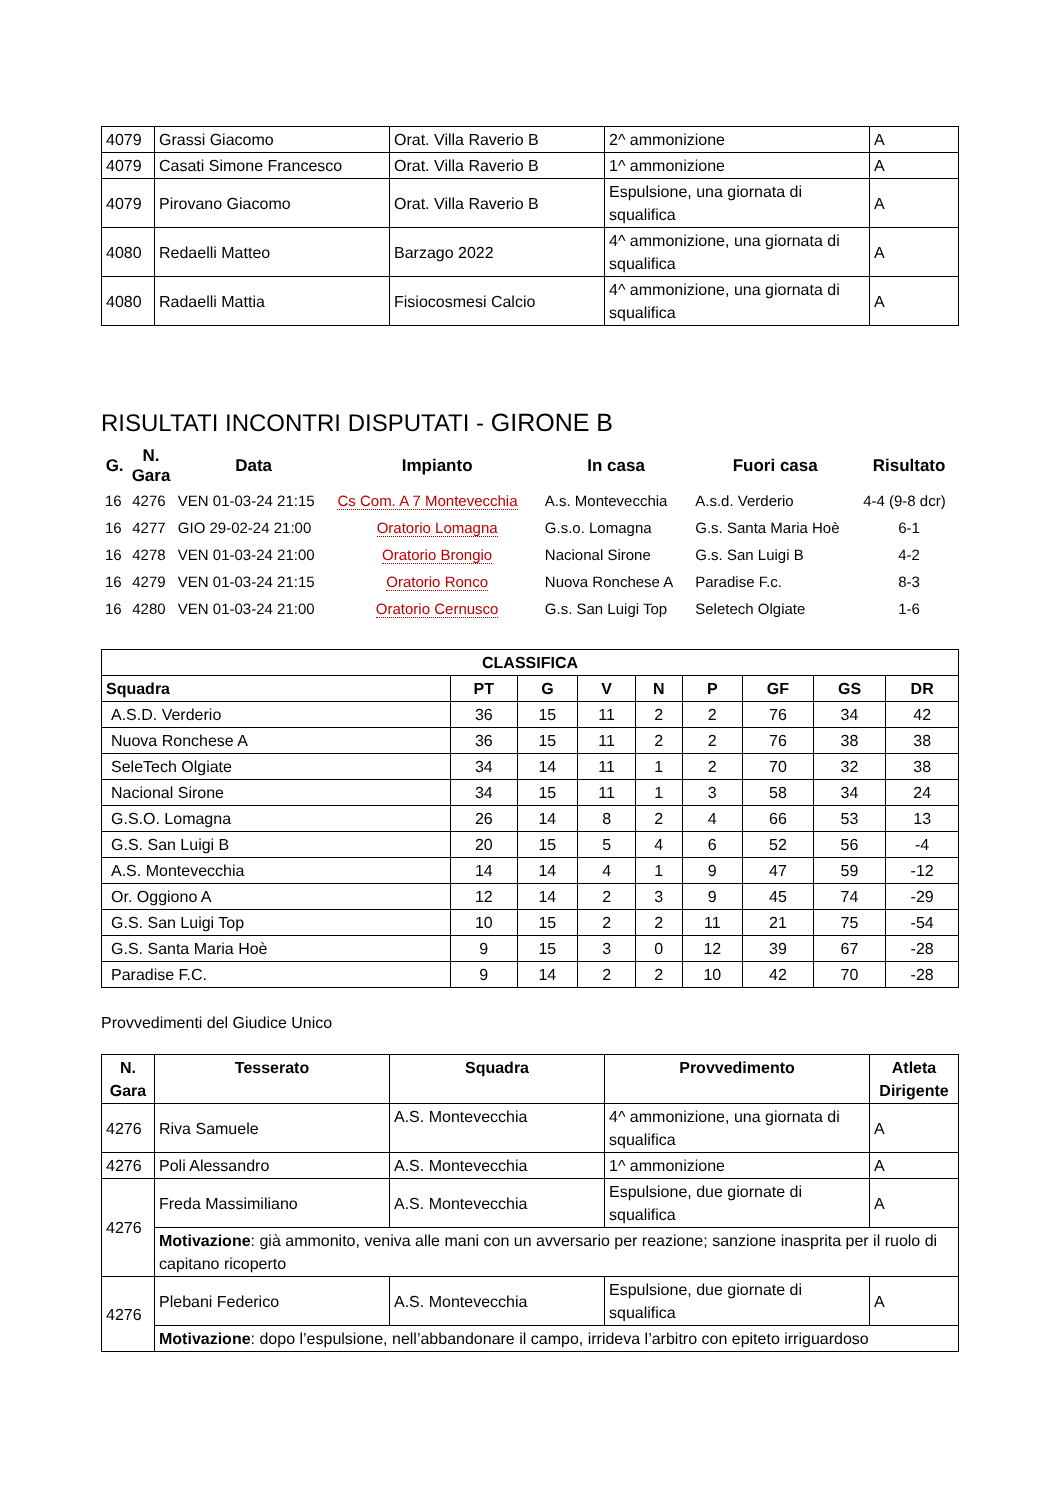| 4079 | Grassi Giacomo | Orat. Villa Raverio B | 2^ ammonizione | A |
| 4079 | Casati Simone Francesco | Orat. Villa Raverio B | 1^ ammonizione | A |
| 4079 | Pirovano Giacomo | Orat. Villa Raverio B | Espulsione, una giornata di squalifica | A |
| 4080 | Redaelli Matteo | Barzago 2022 | 4^ ammonizione, una giornata di squalifica | A |
| 4080 | Radaelli Mattia | Fisiocosmesi Calcio | 4^ ammonizione, una giornata di squalifica | A |
RISULTATI INCONTRI DISPUTATI - GIRONE B
| G. | N. Gara | Data | Impianto | In casa | Fuori casa | Risultato |
| --- | --- | --- | --- | --- | --- | --- |
| 16 | 4276 | VEN 01-03-24 21:15 | Cs Com. A 7 Montevecchia | A.s. Montevecchia | A.s.d. Verderio | 4-4 (9-8 dcr) |
| 16 | 4277 | GIO 29-02-24 21:00 | Oratorio Lomagna | G.s.o. Lomagna | G.s. Santa Maria Hoè | 6-1 |
| 16 | 4278 | VEN 01-03-24 21:00 | Oratorio Brongio | Nacional Sirone | G.s. San Luigi B | 4-2 |
| 16 | 4279 | VEN 01-03-24 21:15 | Oratorio Ronco | Nuova Ronchese A | Paradise F.c. | 8-3 |
| 16 | 4280 | VEN 01-03-24 21:00 | Oratorio Cernusco | G.s. San Luigi Top | Seletech Olgiate | 1-6 |
| CLASSIFICA | | | | | | | | |
| --- | --- | --- | --- | --- | --- | --- | --- | --- |
| Squadra | PT | G | V | N | P | GF | GS | DR |
| A.S.D. Verderio | 36 | 15 | 11 | 2 | 2 | 76 | 34 | 42 |
| Nuova Ronchese A | 36 | 15 | 11 | 2 | 2 | 76 | 38 | 38 |
| SeleTech Olgiate | 34 | 14 | 11 | 1 | 2 | 70 | 32 | 38 |
| Nacional Sirone | 34 | 15 | 11 | 1 | 3 | 58 | 34 | 24 |
| G.S.O. Lomagna | 26 | 14 | 8 | 2 | 4 | 66 | 53 | 13 |
| G.S. San Luigi B | 20 | 15 | 5 | 4 | 6 | 52 | 56 | -4 |
| A.S. Montevecchia | 14 | 14 | 4 | 1 | 9 | 47 | 59 | -12 |
| Or. Oggiono A | 12 | 14 | 2 | 3 | 9 | 45 | 74 | -29 |
| G.S. San Luigi Top | 10 | 15 | 2 | 2 | 11 | 21 | 75 | -54 |
| G.S. Santa Maria Hoè | 9 | 15 | 3 | 0 | 12 | 39 | 67 | -28 |
| Paradise F.C. | 9 | 14 | 2 | 2 | 10 | 42 | 70 | -28 |
Provvedimenti del Giudice Unico
| N. Gara | Tesserato | Squadra | Provvedimento | Atleta Dirigente |
| --- | --- | --- | --- | --- |
| 4276 | Riva Samuele | A.S. Montevecchia | 4^ ammonizione, una giornata di squalifica | A |
| 4276 | Poli Alessandro | A.S. Montevecchia | 1^ ammonizione | A |
| 4276 | Freda Massimiliano | A.S. Montevecchia | Espulsione, due giornate di squalifica | A |
| | Motivazione : già ammonito, veniva alle mani con un avversario per reazione; sanzione inasprita per il ruolo di capitano ricoperto | | | |
| 4276 | Plebani Federico | A.S. Montevecchia | Espulsione, due giornate di squalifica | A |
| | Motivazione : dopo l’espulsione, nell’abbandonare il campo, irrideva l’arbitro con epiteto irriguardoso | | | |